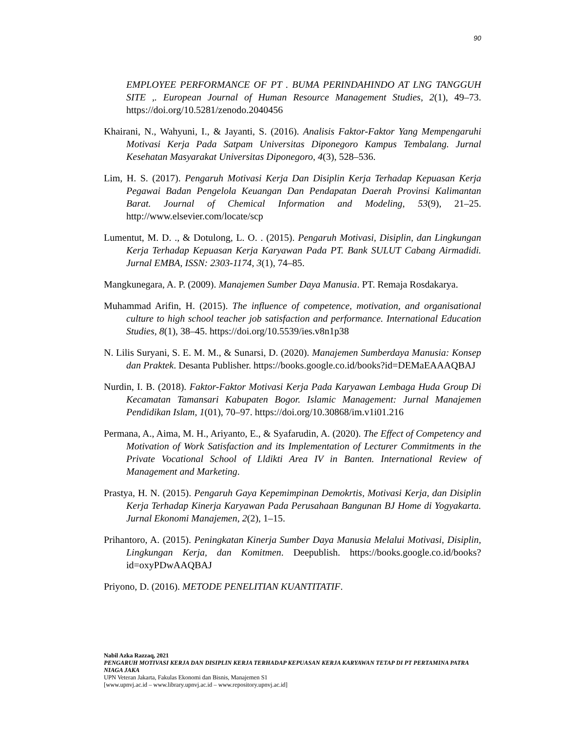90
EMPLOYEE PERFORMANCE OF PT . BUMA PERINDAHINDO AT LNG TANGGUH SITE ,. European Journal of Human Resource Management Studies, 2(1), 49–73. https://doi.org/10.5281/zenodo.2040456
Khairani, N., Wahyuni, I., & Jayanti, S. (2016). Analisis Faktor-Faktor Yang Mempengaruhi Motivasi Kerja Pada Satpam Universitas Diponegoro Kampus Tembalang. Jurnal Kesehatan Masyarakat Universitas Diponegoro, 4(3), 528–536.
Lim, H. S. (2017). Pengaruh Motivasi Kerja Dan Disiplin Kerja Terhadap Kepuasan Kerja Pegawai Badan Pengelola Keuangan Dan Pendapatan Daerah Provinsi Kalimantan Barat. Journal of Chemical Information and Modeling, 53(9), 21–25. http://www.elsevier.com/locate/scp
Lumentut, M. D. ., & Dotulong, L. O. . (2015). Pengaruh Motivasi, Disiplin, dan Lingkungan Kerja Terhadap Kepuasan Kerja Karyawan Pada PT. Bank SULUT Cabang Airmadidi. Jurnal EMBA, ISSN: 2303-1174, 3(1), 74–85.
Mangkunegara, A. P. (2009). Manajemen Sumber Daya Manusia. PT. Remaja Rosdakarya.
Muhammad Arifin, H. (2015). The influence of competence, motivation, and organisational culture to high school teacher job satisfaction and performance. International Education Studies, 8(1), 38–45. https://doi.org/10.5539/ies.v8n1p38
N. Lilis Suryani, S. E. M. M., & Sunarsi, D. (2020). Manajemen Sumberdaya Manusia: Konsep dan Praktek. Desanta Publisher. https://books.google.co.id/books?id=DEMaEAAAQBAJ
Nurdin, I. B. (2018). Faktor-Faktor Motivasi Kerja Pada Karyawan Lembaga Huda Group Di Kecamatan Tamansari Kabupaten Bogor. Islamic Management: Jurnal Manajemen Pendidikan Islam, 1(01), 70–97. https://doi.org/10.30868/im.v1i01.216
Permana, A., Aima, M. H., Ariyanto, E., & Syafarudin, A. (2020). The Effect of Competency and Motivation of Work Satisfaction and its Implementation of Lecturer Commitments in the Private Vocational School of Lldikti Area IV in Banten. International Review of Management and Marketing.
Prastya, H. N. (2015). Pengaruh Gaya Kepemimpinan Demokrtis, Motivasi Kerja, dan Disiplin Kerja Terhadap Kinerja Karyawan Pada Perusahaan Bangunan BJ Home di Yogyakarta. Jurnal Ekonomi Manajemen, 2(2), 1–15.
Prihantoro, A. (2015). Peningkatan Kinerja Sumber Daya Manusia Melalui Motivasi, Disiplin, Lingkungan Kerja, dan Komitmen. Deepublish. https://books.google.co.id/books?id=oxyPDwAAQBAJ
Priyono, D. (2016). METODE PENELITIAN KUANTITATIF.
Nabil Azka Razzaq, 2021
PENGARUH MOTIVASI KERJA DAN DISIPLIN KERJA TERHADAP KEPUASAN KERJA KARYAWAN TETAP DI PT PERTAMINA PATRA NIAGA JAKA
UPN Veteran Jakarta, Fakulas Ekonomi dan Bisnis, Manajemen S1
[www.upnvj.ac.id – www.library.upnvj.ac.id – www.repository.upnvj.ac.id]